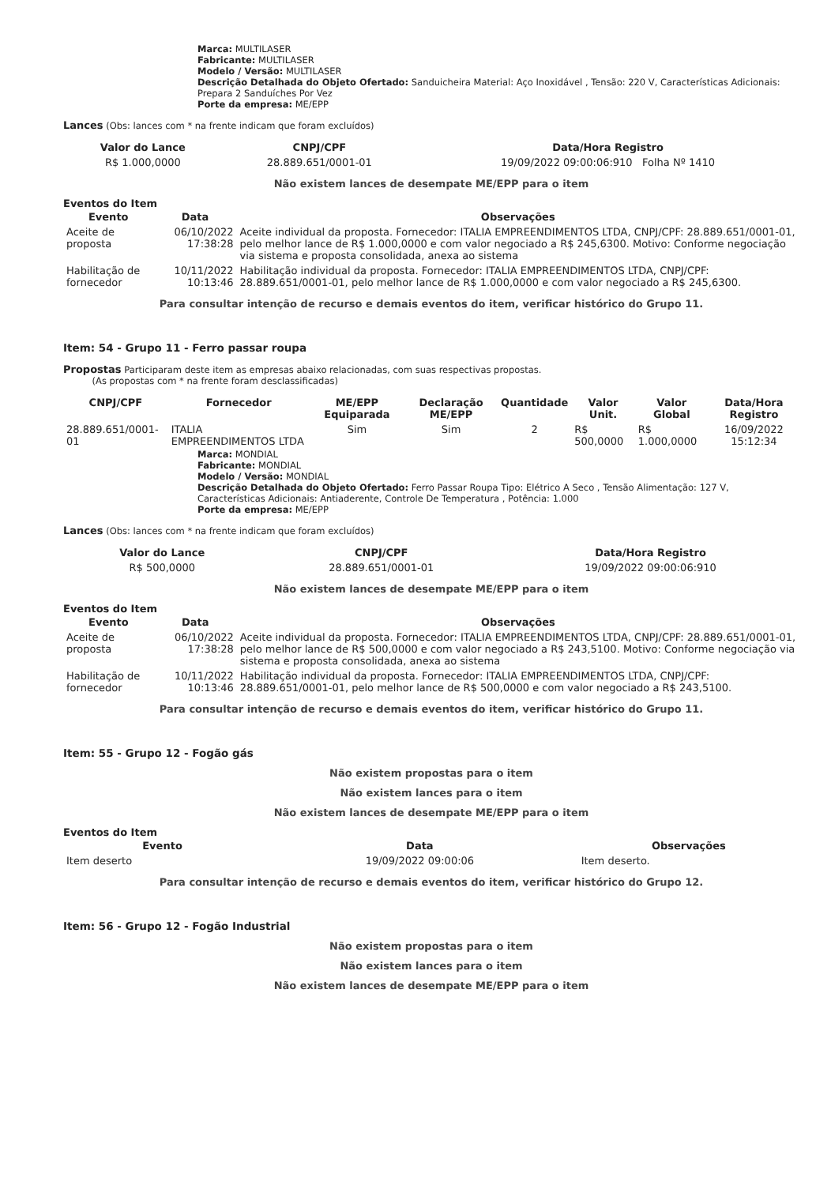Marca: MULTILASER
Fabricante: MULTILASER
Modelo / Versão: MULTILASER
Descrição Detalhada do Objeto Ofertado: Sanduicheira Material: Aço Inoxidável , Tensão: 220 V, Características Adicionais: Prepara 2 Sanduíches Por Vez
Porte da empresa: ME/EPP
Lances (Obs: lances com * na frente indicam que foram excluídos)
| Valor do Lance | CNPJ/CPF | Data/Hora Registro |
| --- | --- | --- |
| R$ 1.000,0000 | 28.889.651/0001-01 | 19/09/2022 09:00:06:910 Folha Nº 1410 |
Não existem lances de desempate ME/EPP para o item
Eventos do Item
| Evento | Data | Observações |
| --- | --- | --- |
| Aceite de proposta | 06/10/2022 17:38:28 | Aceite individual da proposta. Fornecedor: ITALIA EMPREENDIMENTOS LTDA, CNPJ/CPF: 28.889.651/0001-01, pelo melhor lance de R$ 1.000,0000 e com valor negociado a R$ 245,6300. Motivo: Conforme negociação via sistema e proposta consolidada, anexa ao sistema |
| Habilitação de fornecedor | 10/11/2022 10:13:46 | Habilitação individual da proposta. Fornecedor: ITALIA EMPREENDIMENTOS LTDA, CNPJ/CPF: 28.889.651/0001-01, pelo melhor lance de R$ 1.000,0000 e com valor negociado a R$ 245,6300. |
Para consultar intenção de recurso e demais eventos do item, verificar histórico do Grupo 11.
Item: 54 - Grupo 11 - Ferro passar roupa
Propostas Participaram deste item as empresas abaixo relacionadas, com suas respectivas propostas.
(As propostas com * na frente foram desclassificadas)
| CNPJ/CPF | Fornecedor | ME/EPP Equiparada | Declaração ME/EPP | Quantidade | Valor Unit. | Valor Global | Data/Hora Registro |
| --- | --- | --- | --- | --- | --- | --- | --- |
| 28.889.651/0001-01 | ITALIA EMPREENDIMENTOS LTDA | Sim | Sim | 2 | R$ 500,0000 | R$ 1.000,0000 | 16/09/2022 15:12:34 |
Marca: MONDIAL
Fabricante: MONDIAL
Modelo / Versão: MONDIAL
Descrição Detalhada do Objeto Ofertado: Ferro Passar Roupa Tipo: Elétrico A Seco , Tensão Alimentação: 127 V, Características Adicionais: Antiaderente, Controle De Temperatura , Potência: 1.000
Porte da empresa: ME/EPP
Lances (Obs: lances com * na frente indicam que foram excluídos)
| Valor do Lance | CNPJ/CPF | Data/Hora Registro |
| --- | --- | --- |
| R$ 500,0000 | 28.889.651/0001-01 | 19/09/2022 09:00:06:910 |
Não existem lances de desempate ME/EPP para o item
Eventos do Item
| Evento | Data | Observações |
| --- | --- | --- |
| Aceite de proposta | 06/10/2022 17:38:28 | Aceite individual da proposta. Fornecedor: ITALIA EMPREENDIMENTOS LTDA, CNPJ/CPF: 28.889.651/0001-01, pelo melhor lance de R$ 500,0000 e com valor negociado a R$ 243,5100. Motivo: Conforme negociação via sistema e proposta consolidada, anexa ao sistema |
| Habilitação de fornecedor | 10/11/2022 10:13:46 | Habilitação individual da proposta. Fornecedor: ITALIA EMPREENDIMENTOS LTDA, CNPJ/CPF: 28.889.651/0001-01, pelo melhor lance de R$ 500,0000 e com valor negociado a R$ 243,5100. |
Para consultar intenção de recurso e demais eventos do item, verificar histórico do Grupo 11.
Item: 55 - Grupo 12 - Fogão gás
Não existem propostas para o item
Não existem lances para o item
Não existem lances de desempate ME/EPP para o item
Eventos do Item
| Evento | Data | Observações |
| --- | --- | --- |
| Item deserto | 19/09/2022 09:00:06 | Item deserto. |
Para consultar intenção de recurso e demais eventos do item, verificar histórico do Grupo 12.
Item: 56 - Grupo 12 - Fogão Industrial
Não existem propostas para o item
Não existem lances para o item
Não existem lances de desempate ME/EPP para o item